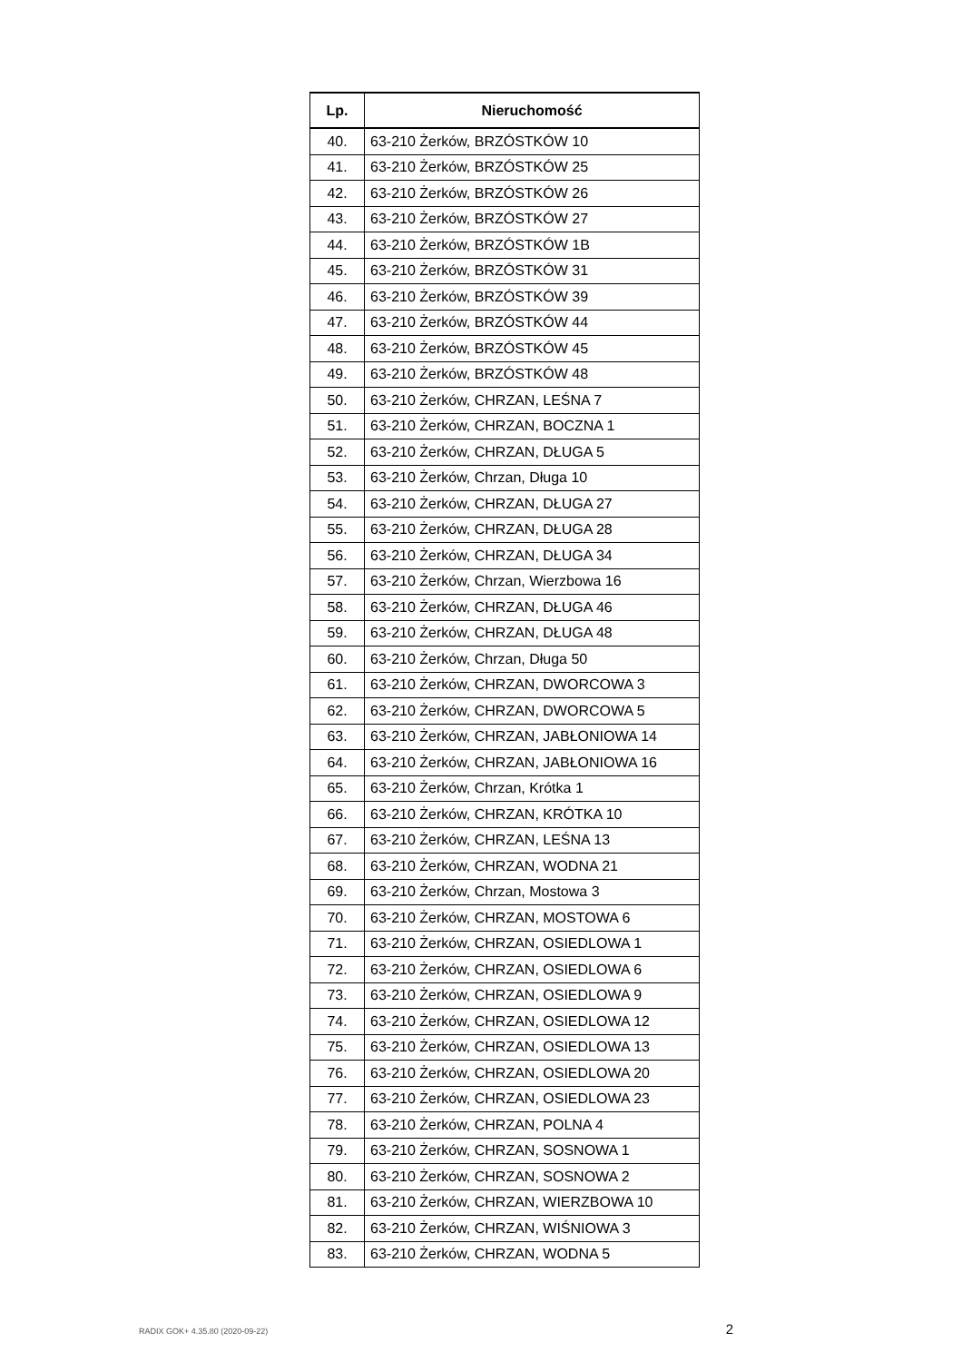| Lp. | Nieruchomość |
| --- | --- |
| 40. | 63-210 Żerków, BRZÓSTKÓW 10 |
| 41. | 63-210 Żerków, BRZÓSTKÓW 25 |
| 42. | 63-210 Żerków, BRZÓSTKÓW 26 |
| 43. | 63-210 Żerków, BRZÓSTKÓW 27 |
| 44. | 63-210 Żerków, BRZÓSTKÓW 1B |
| 45. | 63-210 Żerków, BRZÓSTKÓW 31 |
| 46. | 63-210 Żerków, BRZÓSTKÓW 39 |
| 47. | 63-210 Żerków, BRZÓSTKÓW 44 |
| 48. | 63-210 Żerków, BRZÓSTKÓW 45 |
| 49. | 63-210 Żerków, BRZÓSTKÓW 48 |
| 50. | 63-210 Żerków, CHRZAN, LEŚNA 7 |
| 51. | 63-210 Żerków, CHRZAN, BOCZNA 1 |
| 52. | 63-210 Żerków, CHRZAN, DŁUGA 5 |
| 53. | 63-210 Żerków, Chrzan, Długa 10 |
| 54. | 63-210 Żerków, CHRZAN, DŁUGA 27 |
| 55. | 63-210 Żerków, CHRZAN, DŁUGA 28 |
| 56. | 63-210 Żerków, CHRZAN, DŁUGA 34 |
| 57. | 63-210 Żerków, Chrzan, Wierzbowa 16 |
| 58. | 63-210 Żerków, CHRZAN, DŁUGA 46 |
| 59. | 63-210 Żerków, CHRZAN, DŁUGA 48 |
| 60. | 63-210 Żerków, Chrzan, Długa 50 |
| 61. | 63-210 Żerków, CHRZAN, DWORCOWA 3 |
| 62. | 63-210 Żerków, CHRZAN, DWORCOWA 5 |
| 63. | 63-210 Żerków, CHRZAN, JABŁONIOWA 14 |
| 64. | 63-210 Żerków, CHRZAN, JABŁONIOWA 16 |
| 65. | 63-210 Żerków, Chrzan, Krótka 1 |
| 66. | 63-210 Żerków, CHRZAN, KRÓTKA 10 |
| 67. | 63-210 Żerków, CHRZAN, LEŚNA 13 |
| 68. | 63-210 Żerków, CHRZAN, WODNA 21 |
| 69. | 63-210 Żerków, Chrzan, Mostowa 3 |
| 70. | 63-210 Żerków, CHRZAN, MOSTOWA 6 |
| 71. | 63-210 Żerków, CHRZAN, OSIEDLOWA 1 |
| 72. | 63-210 Żerków, CHRZAN, OSIEDLOWA 6 |
| 73. | 63-210 Żerków, CHRZAN, OSIEDLOWA 9 |
| 74. | 63-210 Żerków, CHRZAN, OSIEDLOWA 12 |
| 75. | 63-210 Żerków, CHRZAN, OSIEDLOWA 13 |
| 76. | 63-210 Żerków, CHRZAN, OSIEDLOWA 20 |
| 77. | 63-210 Żerków, CHRZAN, OSIEDLOWA 23 |
| 78. | 63-210 Żerków, CHRZAN, POLNA 4 |
| 79. | 63-210 Żerków, CHRZAN, SOSNOWA 1 |
| 80. | 63-210 Żerków, CHRZAN, SOSNOWA 2 |
| 81. | 63-210 Żerków, CHRZAN, WIERZBOWA 10 |
| 82. | 63-210 Żerków, CHRZAN, WIŚNIOWA 3 |
| 83. | 63-210 Żerków, CHRZAN, WODNA 5 |
RADIX GOK+ 4.35.80 (2020-09-22) 2